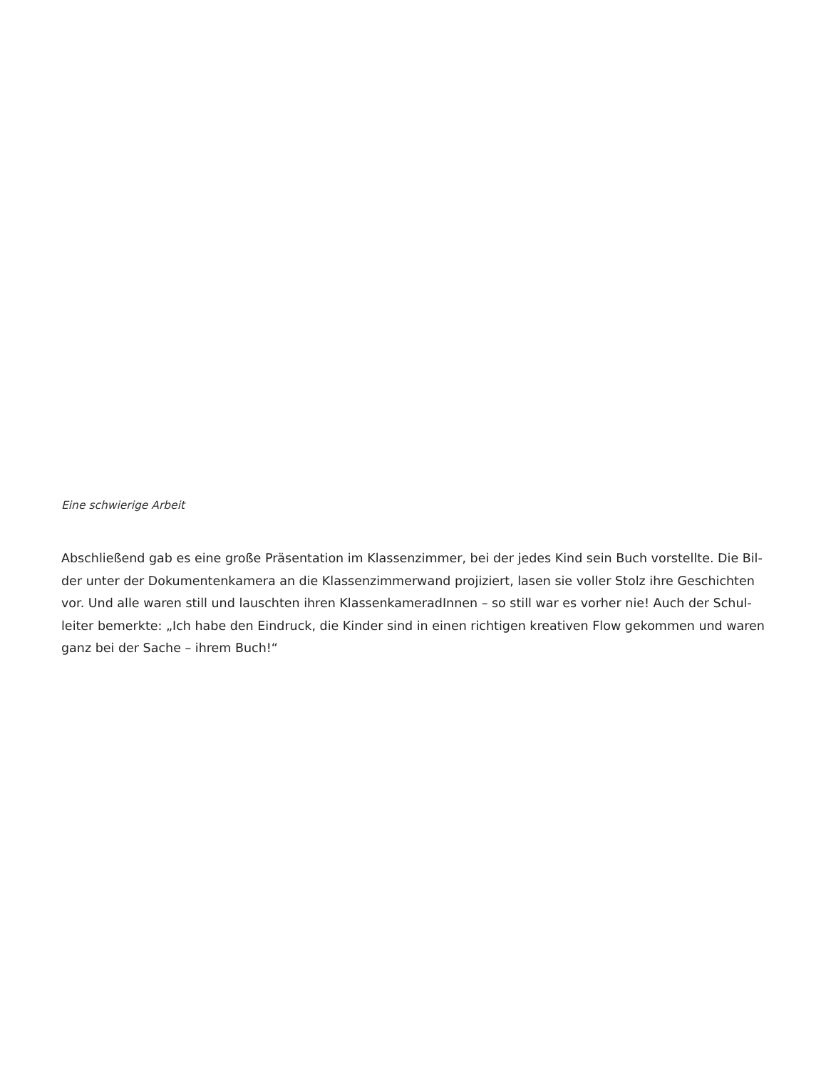Eine schwierige Arbeit
Abschließend gab es eine große Präsentation im Klassenzimmer, bei der jedes Kind sein Buch vorstellte. Die Bil-der unter der Dokumentenkamera an die Klassenzimmerwand projiziert, lasen sie voller Stolz ihre Geschichten vor. Und alle waren still und lauschten ihren KlassenkameradInnen – so still war es vorher nie! Auch der Schul-leiter bemerkte: „Ich habe den Eindruck, die Kinder sind in einen richtigen kreativen Flow gekommen und waren ganz bei der Sache – ihrem Buch!“